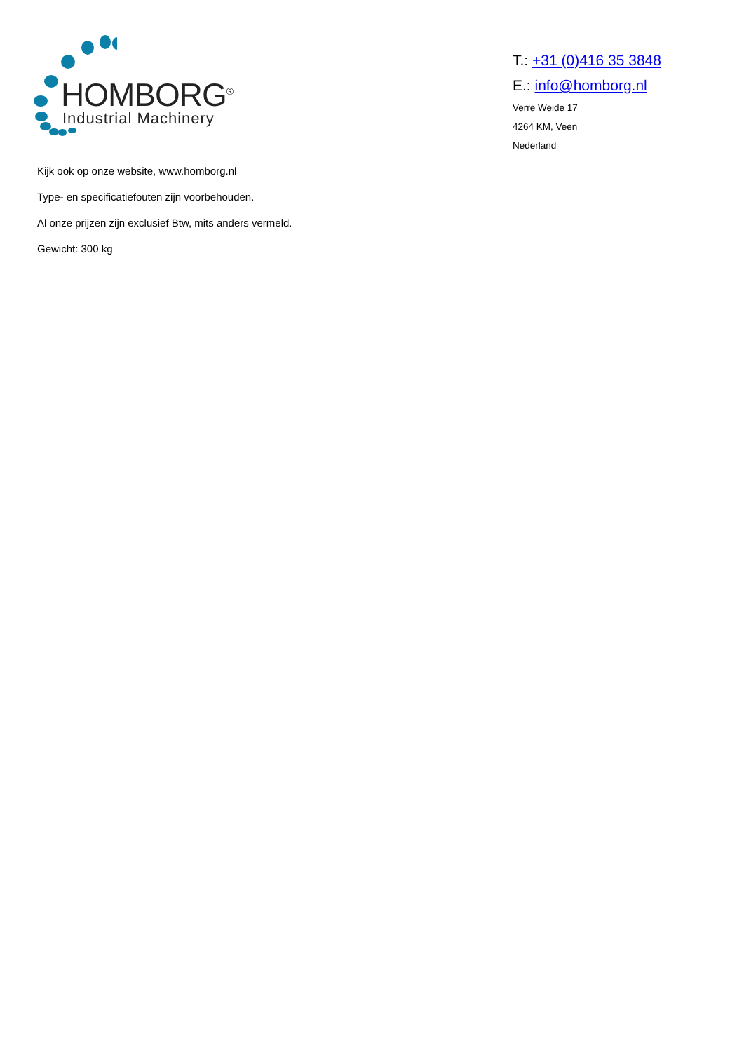HOMBORG<sup>®</sup>
Industrial Machinery
T.: +31 (0)416 35 3848
E.: info@homborg.nl
Verre Weide 17
4264 KM, Veen
Nederland
Kijk ook op onze website, www.homborg.nl
Type- en specificatiefouten zijn voorbehouden.
Al onze prijzen zijn exclusief Btw, mits anders vermeld.
Gewicht: 300 kg